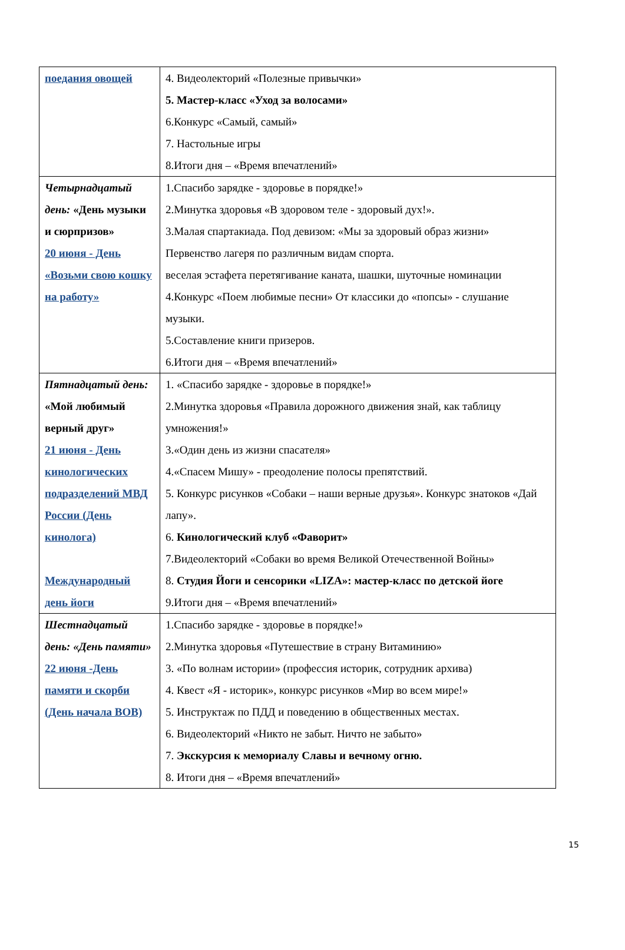| поедания овощей | 4. Видеолекторий «Полезные привычки» 5. Мастер-класс «Уход за волосами» 6.Конкурс «Самый, самый» 7. Настольные игры 8.Итоги дня – «Время впечатлений» |
| Четырнадцатый день: «День музыки и сюрпризов» 20 июня - День «Возьми свою кошку на работу» | 1.Спасибо зарядке - здоровье в порядке!» 2.Минутка здоровья «В здоровом теле - здоровый дух!». 3.Малая спартакиада. Под девизом: «Мы за здоровый образ жизни» Первенство лагеря по различным видам спорта. веселая эстафета перетягивание каната, шашки, шуточные номинации 4.Конкурс «Поем любимые песни» От классики до «попсы» - слушание музыки. 5.Составление книги призеров. 6.Итоги дня – «Время впечатлений» |
| Пятнадцатый день: «Мой любимый верный друг» 21 июня - День кинологических подразделений МВД России (День кинолога) Международный день йоги | 1. «Спасибо зарядке - здоровье в порядке!» 2.Минутка здоровья «Правила дорожного движения знай, как таблицу умножения!» 3.«Один день из жизни спасателя» 4.«Спасем Мишу» - преодоление полосы препятствий. 5. Конкурс рисунков «Собаки – наши верные друзья». Конкурс знатоков «Дай лапу». 6. Кинологический клуб «Фаворит» 7.Видеолекторий «Собаки во время Великой Отечественной Войны» 8. Студия Йоги и сенсорики «LIZA»: мастер-класс по детской йоге 9.Итоги дня – «Время впечатлений» |
| Шестнадцатый день: «День памяти» 22 июня -День памяти и скорби (День начала ВОВ) | 1.Спасибо зарядке - здоровье в порядке!» 2.Минутка здоровья «Путешествие в страну Витаминию» 3. «По волнам истории» (профессия историк, сотрудник архива) 4. Квест «Я - историк», конкурс рисунков «Мир во всем мире!» 5. Инструктаж по ПДД и поведению в общественных местах. 6. Видеолекторий «Никто не забыт. Ничто не забыто» 7. Экскурсия к мемориалу Славы и вечному огню. 8. Итоги дня – «Время впечатлений» |
15